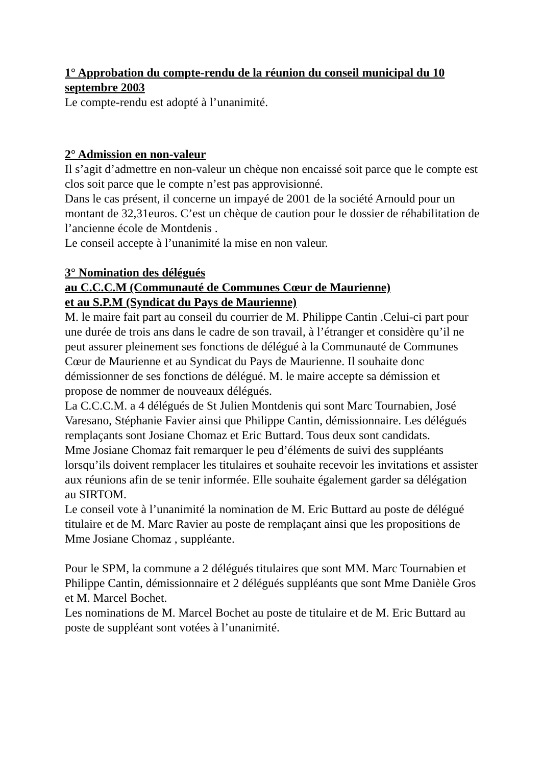1° Approbation du compte-rendu de la réunion du conseil municipal du 10 septembre 2003
Le compte-rendu est adopté à l’unanimité.
2° Admission en non-valeur
Il s’agit d’admettre en non-valeur un chèque non encaissé soit parce que le compte est clos soit parce que le compte n’est pas approvisionné.
Dans le cas présent, il concerne un impayé de 2001 de la société Arnould pour un montant de 32,31euros. C’est un chèque de caution pour le dossier de réhabilitation de l’ancienne école de Montdenis .
Le conseil accepte à l’unanimité la mise en non valeur.
3° Nomination des délégués
au C.C.C.M (Communauté de Communes Cœur de Maurienne)
et au S.P.M (Syndicat du Pays de Maurienne)
M. le maire fait part au conseil du courrier de M. Philippe Cantin .Celui-ci part pour une durée de trois ans dans le cadre de son travail, à l’étranger et considère qu’il ne peut assurer pleinement ses fonctions de délégué à la Communauté de Communes Cœur de Maurienne et au Syndicat du Pays de Maurienne. Il souhaite donc démissionner de ses fonctions de délégué. M. le maire accepte sa démission et propose de nommer de nouveaux délégués.
La C.C.C.M. a 4 délégués de St Julien Montdenis qui sont Marc Tournabien, José Varesano, Stéphanie Favier ainsi que Philippe Cantin, démissionnaire. Les délégués remplaçants sont Josiane Chomaz et Eric Buttard. Tous deux sont candidats.
Mme Josiane Chomaz fait remarquer le peu d’éléments de suivi des suppléants lorsqu’ils doivent remplacer les titulaires et souhaite recevoir les invitations et assister aux réunions afin de se tenir informée. Elle souhaite également garder sa délégation au SIRTOM.
Le conseil vote à l’unanimité la nomination de M. Eric Buttard au poste de délégué titulaire et de M. Marc Ravier au poste de remplaçant ainsi que les propositions de Mme Josiane Chomaz , suppléante.
Pour le SPM, la commune a 2 délégués titulaires que sont MM. Marc Tournabien et Philippe Cantin, démissionnaire et 2 délégués suppléants que sont Mme Danièle Gros et M. Marcel Bochet.
Les nominations de M. Marcel Bochet au poste de titulaire et de M. Eric Buttard au poste de suppléant sont votées à l’unanimité.